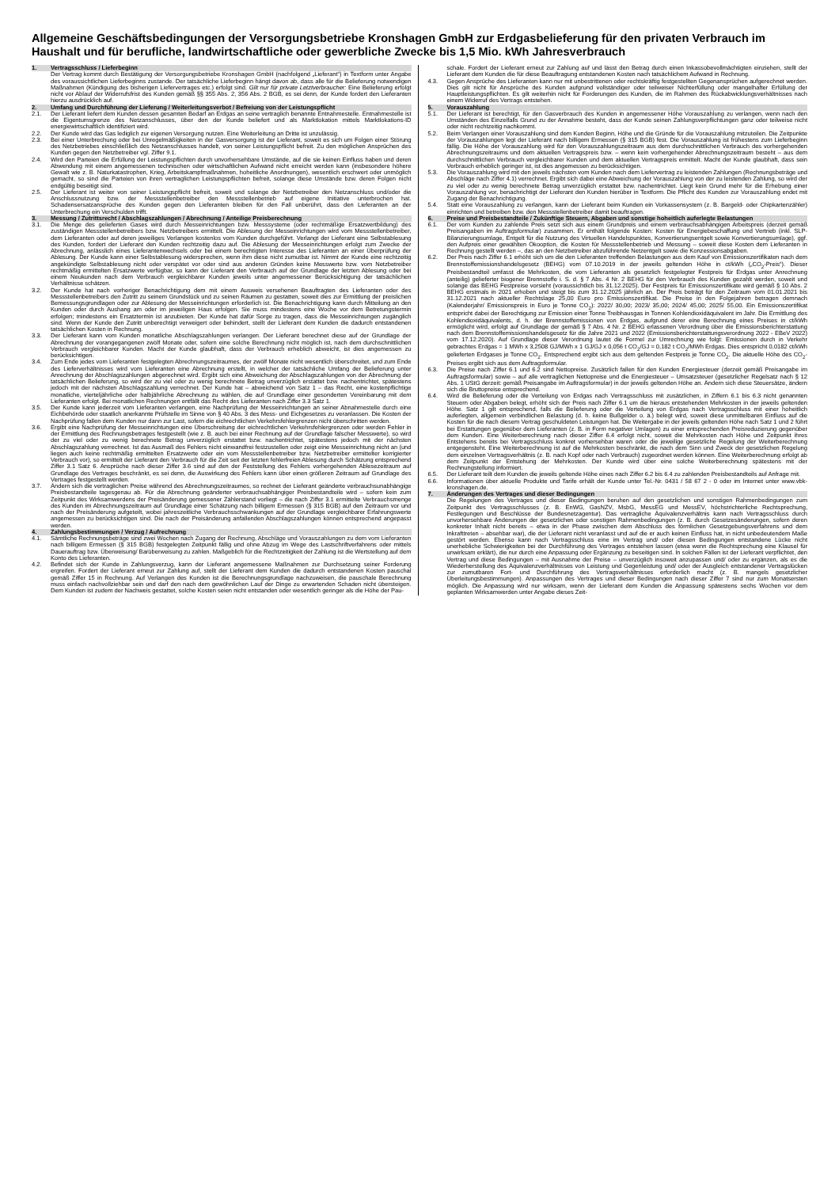Allgemeine Geschäftsbedingungen der Versorgungsbetriebe Kronshagen GmbH zur Erdgasbelieferung für den privaten Verbrauch im Haushalt und für berufliche, landwirtschaftliche oder gewerbliche Zwecke bis 1,5 Mio. kWh Jahresverbrauch
1. Vertragsschluss / Lieferbeginn
Der Vertrag kommt durch Bestätigung der Versorgungsbetriebe Kronshagen GmbH (nachfolgend „Lieferant“) in Textform unter Angabe des voraussichtlichen Lieferbeginns zustande. Der tatsächliche Lieferbeginn hängt davon ab, dass alle für die Belieferung notwendigen Maßnahmen (Kündigung des bisherigen Liefervertrages etc.) erfolgt sind. Gilt nur für private Letztverbraucher: Eine Belieferung erfolgt nicht vor Ablauf der Widerrufsfrist des Kunden gemäß §§ 355 Abs. 2, 356 Abs. 2 BGB, es sei denn, der Kunde fordert den Lieferanten hierzu ausdrücklich auf.
2. Umfang und Durchführung der Lieferung / Weiterleitungsverbot / Befreiung von der Leistungspflicht
2.1. Der Lieferant liefert dem Kunden dessen gesamten Bedarf an Erdgas an seine vertraglich benannte Entnahmestelle. Entnahmestelle ist die Eigentumsgrenze des Netzanschlusses, über den der Kunde beliefert und als Marktlokation mittels Marktlokations-ID energiewirtschaftlich identifiziert wird.
2.2. Der Kunde wird das Gas lediglich zur eigenen Versorgung nutzen. Eine Weiterleitung an Dritte ist unzulässig.
2.3. Bei einer Unterbrechung oder bei Unregelmäßigkeiten in der Gasversorgung ist der Lieferant, soweit es sich um Folgen einer Störung des Netzbetriebes einschließlich des Netzanschlusses handelt, von seiner Leistungspflicht befreit. Zu den möglichen Ansprüchen des Kunden gegen den Netzbetreiber vgl. Ziffer 9.1.
2.4. Wird den Parteien die Erfüllung der Leistungspflichten durch unvorhersehbare Umstände, auf die sie keinen Einfluss haben und deren Abwendung mit einem angemessenen technischen oder wirtschaftlichen Aufwand nicht erreicht werden kann (insbesondere höhere Gewalt wie z. B. Naturkatastrophen, Krieg, Arbeitskampfmaßnahmen, hoheitliche Anordnungen), wesentlich erschwert oder unmöglich gemacht, so sind die Parteien von ihren vertraglichen Leistungspflichten befreit, solange diese Umstände bzw. deren Folgen nicht endgültig beseitigt sind.
2.5. Der Lieferant ist weiter von seiner Leistungspflicht befreit, soweit und solange der Netzbetreiber den Netzanschluss und/oder die Anschlussnutzung bzw. der Messstellenbetreiber den Messstellenbetrieb auf eigene Initiative unterbrochen hat. Schadensersatzansprüche des Kunden gegen den Lieferanten bleiben für den Fall unberührt, dass den Lieferanten an der Unterbrechung ein Verschulden trifft.
3. Messung / Zutrittsrecht / Abschlagszahlungen / Abrechnung / Anteilige Preisberechnung
3.1. Die Menge des gelieferten Gases wird durch Messeinrichtungen bzw. Messsysteme (oder rechtmäßige Ersatzwertbildung) des zuständigen Messstellenbetreibers bzw. Netzbetreibers ermittelt. Die Ablesung der Messeinrichtungen wird vom Messstellenbetreiber, dem Lieferanten oder auf deren jeweiliges Verlangen kostenlos vom Kunden durchgeführt. Verlangt der Lieferant eine Selbstablesung des Kunden, fordert der Lieferant den Kunden rechtzeitig dazu auf. Die Ablesung der Messeinrichtungen erfolgt zum Zwecke der Abrechnung, anlässlich eines Lieferantenwechsels oder bei einem berechtigten Interesse des Lieferanten an einer Überprüfung der Ablesung. Der Kunde kann einer Selbstablesung widersprechen, wenn ihm diese nicht zumutbar ist. Nimmt der Kunde eine rechtzeitig angekündigte Selbstablesung nicht oder verspätet vor oder sind aus anderen Gründen keine Messwerte bzw. vom Netzbetreiber rechtmäßig ermittelten Ersatzwerte verfügbar, so kann der Lieferant den Verbrauch auf der Grundlage der letzten Ablesung oder bei einem Neukunden nach dem Verbrauch vergleichbarer Kunden jeweils unter angemessener Berücksichtigung der tatsächlichen Verhältnisse schätzen.
3.2. Der Kunde hat nach vorheriger Benachrichtigung dem mit einem Ausweis versehenen Beauftragten des Lieferanten oder des Messstellenbetreibers den Zutritt zu seinem Grundstück und zu seinen Räumen zu gestatten, soweit dies zur Ermittlung der preislichen Bemessungsgrundlagen oder zur Ablesung der Messeinrichtungen erforderlich ist. Die Benachrichtigung kann durch Mitteilung an den Kunden oder durch Aushang am oder im jeweiligen Haus erfolgen. Sie muss mindestens eine Woche vor dem Betretungstermin erfolgen; mindestens ein Ersatztermin ist anzubieten. Der Kunde hat dafür Sorge zu tragen, dass die Messeinrichtungen zugänglich sind. Wenn der Kunde den Zutritt unberechtigt verweigert oder behindert, stellt der Lieferant dem Kunden die dadurch entstandenen tatsächlichen Kosten in Rechnung.
3.3. Der Lieferant kann vom Kunden monatliche Abschlagszahlungen verlangen. Der Lieferant berechnet diese auf der Grundlage der Abrechnung der vorangegangenen zwölf Monate oder, sofern eine solche Berechnung nicht möglich ist, nach dem durchschnittlichen Verbrauch vergleichbarer Kunden. Macht der Kunde glaubhaft, dass der Verbrauch erheblich abweicht, ist dies angemessen zu berücksichtigen.
3.4. Zum Ende jedes vom Lieferanten festgelegten Abrechnungszeitraumes, der zwölf Monate nicht wesentlich überschreitet, und zum Ende des Lieferverhältnisses wird vom Lieferanten eine Abrechnung erstellt, in welcher der tatsächliche Umfang der Belieferung unter Anrechnung der Abschlagszahlungen abgerechnet wird. Ergibt sich eine Abweichung der Abschlagszahlungen von der Abrechnung der tatsächlichen Belieferung, so wird der zu viel oder zu wenig berechnete Betrag unverzüglich erstattet bzw. nachentrichtet, spätestens jedoch mit der nächsten Abschlagszahlung verrechnet. Der Kunde hat – abweichend von Satz 1 – das Recht, eine kostenpflichtige monatliche, vierteljährliche oder halbjährliche Abrechnung zu wählen, die auf Grundlage einer gesonderten Vereinbarung mit dem Lieferanten erfolgt. Bei monatlichen Rechnungen entfällt das Recht des Lieferanten nach Ziffer 3.3 Satz 1.
3.5. Der Kunde kann jederzeit vom Lieferanten verlangen, eine Nachprüfung der Messeinrichtungen an seiner Abnahmestelle durch eine Eichbehörde oder staatlich anerkannte Prüfstelle im Sinne von § 40 Abs. 3 des Mess- und Eichgesetzes zu veranlassen. Die Kosten der Nachprüfung fallen dem Kunden nur dann zur Last, sofern die eichrechtlichen Verkehrsfehlergrenzen nicht überschritten werden.
3.6. Ergibt eine Nachprüfung der Messeinrichtungen eine Überschreitung der eichrechtlichen Verkehrsfehlergrenzen oder werden Fehler in der Ermittlung des Rechnungsbetrages festgestellt (wie z. B. auch bei einer Rechnung auf der Grundlage falscher Messwerte), so wird der zu viel oder zu wenig berechnete Betrag unverzüglich erstattet bzw. nachentrichtet, spätestens jedoch mit der nächsten Abschlagszahlung verrechnet. Ist das Ausmaß des Fehlers nicht einwandfrei festzustellen oder zeigt eine Messeinrichtung nicht an (und liegen auch keine rechtmäßig ermittelten Ersatzwerte oder ein vom Messstellenbetreiber bzw. Netzbetreiber ermittelter korrigierter Verbrauch vor), so ermittelt der Lieferant den Verbrauch für die Zeit seit der letzten fehlerfreien Ablesung durch Schätzung entsprechend Ziffer 3.1 Satz 6. Ansprüche nach dieser Ziffer 3.6 sind auf den der Feststellung des Fehlers vorhergehenden Ablesezeitraum auf Grundlage des Vertrages beschränkt, es sei denn, die Auswirkung des Fehlers kann über einen größeren Zeitraum auf Grundlage des Vertrages festgestellt werden.
3.7. Ändern sich die vertraglichen Preise während des Abrechnungszeitraumes, so rechnet der Lieferant geänderte verbrauchsunabhängige Preisbestandteile tagesgenau ab. Für die Abrechnung geänderter verbrauchsabhängiger Preisbestandteile wird – sofern kein zum Zeitpunkt des Wirksamwerdens der Preisänderung gemessener Zählerstand vorliegt – die nach Ziffer 3.1 ermittelte Verbrauchsmenge des Kunden im Abrechnungszeitraum auf Grundlage einer Schätzung nach billigem Ermessen (§ 315 BGB) auf den Zeitraum vor und nach der Preisänderung aufgeteilt, wobei jahreszeitliche Verbrauchsschwankungen auf der Grundlage vergleichbarer Erfahrungswerte angemessen zu berücksichtigen sind. Die nach der Preisänderung anfallenden Abschlagszahlungen können entsprechend angepasst werden.
4. Zahlungsbestimmungen / Verzug / Aufrechnung
4.1. Sämtliche Rechnungsbeträge sind zwei Wochen nach Zugang der Rechnung, Abschläge und Vorauszahlungen zu dem vom Lieferanten nach billigem Ermessen (§ 315 BGB) festgelegten Zeitpunkt fällig und ohne Abzug im Wege des Lastschriftverfahrens oder mittels Dauerauftrag bzw. Überweisung/ Barüberweisung zu zahlen. Maßgeblich für die Rechtzeitigkeit der Zahlung ist die Wertstellung auf dem Konto des Lieferanten.
4.2. Befindet sich der Kunde in Zahlungsverzug, kann der Lieferant angemessene Maßnahmen zur Durchsetzung seiner Forderung ergreifen. Fordert der Lieferant erneut zur Zahlung auf, stellt der Lieferant dem Kunden die dadurch entstandenen Kosten pauschal gemäß Ziffer 15 in Rechnung. Auf Verlangen des Kunden ist die Berechnungsgrundlage nachzuweisen, die pauschale Berechnung muss einfach nachvollziehbar sein und darf den nach dem gewöhnlichen Lauf der Dinge zu erwartenden Schaden nicht übersteigen. Dem Kunden ist zudem der Nachweis gestattet, solche Kosten seien nicht entstanden oder wesentlich geringer als die Höhe der Pau-
schale. Fordert der Lieferant erneut zur Zahlung auf und lässt den Betrag durch einen Inkassobevollmächtigten einziehen, stellt der Lieferant dem Kunden die für diese Beauftragung entstandenen Kosten nach tatsächlichem Aufwand in Rechnung.
4.3. Gegen Ansprüche des Lieferanten kann nur mit unbestrittenen oder rechtskräftig festgestellten Gegenansprüchen aufgerechnet werden. Dies gilt nicht für Ansprüche des Kunden aufgrund vollständiger oder teilweiser Nichterfüllung oder mangelhafter Erfüllung der Hauptleistungspflichten. Es gilt weiterhin nicht für Forderungen des Kunden, die im Rahmen des Rückabwicklungsverhältnisses nach einem Widerruf des Vertrags entstehen.
5. Vorauszahlung
5.1. Der Lieferant ist berechtigt, für den Gasverbrauch des Kunden in angemessener Höhe Vorauszahlung zu verlangen, wenn nach den Umständen des Einzelfalls Grund zu der Annahme besteht, dass der Kunde seinen Zahlungsverpflichtungen ganz oder teilweise nicht oder nicht rechtzeitig nachkommt.
5.2. Beim Verlangen einer Vorauszahlung sind dem Kunden Beginn, Höhe und die Gründe für die Vorauszahlung mitzuteilen. Die Zeitpunkte der Vorauszahlungen legt der Lieferant nach billigem Ermessen (§ 315 BGB) fest. Die Vorauszahlung ist frühestens zum Lieferbeginn fällig. Die Höhe der Vorauszahlung wird für den Vorauszahlungszeitraum aus dem durchschnittlichen Verbrauch des vorhergehenden Abrechnungszeitraums und dem aktuellen Vertragspreis bzw. – wenn kein vorhergehender Abrechnungszeitraum besteht – aus dem durchschnittlichen Verbrauch vergleichbarer Kunden und dem aktuellen Vertragspreis ermittelt. Macht der Kunde glaubhaft, dass sein Verbrauch erheblich geringer ist, ist dies angemessen zu berücksichtigen.
5.3. Die Vorauszahlung wird mit den jeweils nächsten vom Kunden nach dem Liefervertrag zu leistenden Zahlungen (Rechnungsbeträge und Abschläge nach Ziffer 4.1) verrechnet. Ergibt sich dabei eine Abweichung der Vorauszahlung von der zu leistenden Zahlung, so wird der zu viel oder zu wenig berechnete Betrag unverzüglich erstattet bzw. nachentrichtet. Liegt kein Grund mehr für die Erhebung einer Vorauszahlung vor, benachrichtigt der Lieferant den Kunden hierüber in Textform. Die Pflicht des Kunden zur Vorauszahlung endet mit Zugang der Benachrichtigung.
5.4. Statt eine Vorauszahlung zu verlangen, kann der Lieferant beim Kunden ein Vorkassensystem (z. B. Bargeld- oder Chipkartenzähler) einrichten und betreiben bzw. den Messstellenbetreiber damit beauftragen.
6. Preise und Preisbestandteile / Zukünftige Steuern, Abgaben und sonstige hoheitlich auferlegte Belastungen
6.1. Der vom Kunden zu zahlende Preis setzt sich aus einem Grundpreis und einem verbrauchsabhängigen Arbeitspreis (derzeit gemäß Preisangaben im Auftragsformular) zusammen. Er enthält folgende Kosten: Kosten für Energiebeschaffung und Vertrieb (inkl. SLP-Bilanzierungsumlage, Entgelt für die Nutzung des Virtuellen Handelspunktes, Konvertierungsentgelt sowie Konvertierungsumlage), ggf. den Aufpreis einer gewählten Ökooption, die Kosten für Messstellenbetrieb und Messung – soweit diese Kosten dem Lieferanten in Rechnung gestellt werden –, das an den Netzbetreiber abzuführende Netzentgelt sowie die Konzessionsabgaben.
6.2. Der Preis nach Ziffer 6.1 erhöht sich um die den Lieferanten treffenden Belastungen aus dem Kauf von Emissionszertifikaten nach dem Brennstoffemissionshandelsgesetz (BEHG) vom 07.10.2019 in der jeweils geltenden Höhe in ct/kWh („CO<sub>2</sub>-Preis“). Dieser Preisbestandteil umfasst die Mehrkosten, die vom Lieferanten als gesetzlich festgelegter Festpreis für Erdgas unter Anrechnung (anteilig) gelieferter biogener Brennstoffe i. S. d. § 7 Abs. 4 Nr. 2 BEHG für den Verbrauch des Kunden gezahlt werden, soweit und solange das BEHG Festpreise vorsieht (voraussichtlich bis 31.12.2025). Der Festpreis für Emissionszertifikate wird gemäß § 10 Abs. 2 BEHG erstmals in 2021 erhoben und steigt bis zum 31.12.2025 jährlich an. Der Preis beträgt für den Zeitraum vom 01.01.2021 bis 31.12.2021 nach aktueller Rechtslage 25,00 Euro pro Emissionszertifikat. Die Preise in den Folgejahren betragen demnach (Kalenderjahr/ Emissionspreis in Euro je Tonne CO<sub>2</sub>): 2022/ 30,00; 2023/ 35,00; 2024/ 45,00; 2025/ 55,00. Ein Emissionszertifikat entspricht dabei der Berechtigung zur Emission einer Tonne Treibhausgas in Tonnen Kohlendioxidäquivalent im Jahr. Die Ermittlung des Kohlendioxidäquivalents, d. h. der Brennstoffemissionen von Erdgas, aufgrund derer eine Berechnung eines Preises in ct/kWh ermöglicht wird, erfolgt auf Grundlage der gemäß § 7 Abs. 4 Nr. 2 BEHG erlassenen Verordnung über die Emissionsberichterstattung nach dem Brennstoffemissionshandelsgesetz für die Jahre 2021 und 2022 (Emissionsberichterstattungsverordnung 2022 - EBeV 2022) vom 17.12.2020). Auf Grundlage dieser Verordnung lautet die Formel zur Umrechnung wie folgt: Emissionen durch in Verkehr gebrachtes Erdgas = 1 MWh x 3,2508 GJ/MWh x 1 GJ/GJ x 0,056 t CO<sub>2</sub>/GJ ≈ 0,182 t CO<sub>2</sub>/MWh Erdgas. Dies entspricht 0,0182 ct/kWh gelieferten Erdgases je Tonne CO<sub>2</sub>. Entsprechend ergibt sich aus dem geltenden Festpreis je Tonne CO<sub>2</sub>. Die aktuelle Höhe des CO<sub>2</sub>-Preises ergibt sich aus dem Auftragsformular.
6.3. Die Preise nach Ziffer 6.1 und 6.2 sind Nettopreise. Zusätzlich fallen für den Kunden Energiesteuer (derzeit gemäß Preisangabe im Auftragsformular) sowie – auf alle vertraglichen Nettopreise und die Energiesteuer – Umsatzsteuer (gesetzlicher Regelsatz nach § 12 Abs. 1 UStG derzeit: gemäß Preisangabe im Auftragsformular) in der jeweils geltenden Höhe an. Ändern sich diese Steuersätze, ändern sich die Bruttopreise entsprechend.
6.4. Wird die Belieferung oder die Verteilung von Erdgas nach Vertragsschluss mit zusätzlichen, in Ziffern 6.1 bis 6.3 nicht genannten Steuern oder Abgaben belegt, erhöht sich der Preis nach Ziffer 6.1 um die hieraus entstehenden Mehrkosten in der jeweils geltenden Höhe. Satz 1 gilt entsprechend, falls die Belieferung oder die Verteilung von Erdgas nach Vertragsschluss mit einer hoheitlich auferlegten, allgemein verbindlichen Belastung (d. h. keine Bußgelder o. ä.) belegt wird, soweit diese unmittelbaren Einfluss auf die Kosten für die nach diesem Vertrag geschuldeten Leistungen hat. Die Weitergabe in der jeweils geltenden Höhe nach Satz 1 und 2 führt bei Erstattungen gegenüber dem Lieferanten (z. B. in Form negativer Umlagen) zu einer entsprechenden Preisreduzierung gegenüber dem Kunden. Eine Weiterberechnung nach dieser Ziffer 6.4 erfolgt nicht, soweit die Mehrkosten nach Höhe und Zeitpunkt ihres Entstehens bereits bei Vertragsschluss konkret vorhersehbar waren oder die jeweilige gesetzliche Regelung der Weiterberechnung entgegensteht. Eine Weiterberechnung ist auf die Mehrkosten beschränkt, die nach dem Sinn und Zweck der gesetzlichen Regelung dem einzelnen Vertragsverhältnis (z. B. nach Kopf oder nach Verbrauch) zugeordnet werden können. Eine Weiterberechnung erfolgt ab dem Zeitpunkt der Entstehung der Mehrkosten. Der Kunde wird über eine solche Weiterberechnung spätestens mit der Rechnungstellung informiert.
6.5. Der Lieferant teilt dem Kunden die jeweils geltende Höhe eines nach Ziffer 6.2 bis 6.4 zu zahlenden Preisbestandteils auf Anfrage mit.
6.6. Informationen über aktuelle Produkte und Tarife erhält der Kunde unter Tel.-Nr. 0431 / 58 67 2 - 0 oder im Internet unter www.vbk-kronshagen.de.
7. Änderungen des Vertrages und dieser Bedingungen
Die Regelungen des Vertrages und dieser Bedingungen beruhen auf den gesetzlichen und sonstigen Rahmenbedingungen zum Zeitpunkt des Vertragsschlusses (z. B. EnWG, GasNZV, MsbG, MessEG und MessEV, höchstrichterliche Rechtsprechung, Festlegungen und Beschlüsse der Bundesnetzagentur). Das vertragliche Äquivalenzverhältnis kann nach Vertragsschluss durch unvorhersehbare Änderungen der gesetzlichen oder sonstigen Rahmenbedingungen (z. B. durch Gesetzesänderungen, sofern deren konkreter Inhalt nicht bereits – etwa in der Phase zwischen dem Abschluss des förmlichen Gesetzgebungsverfahrens und dem Inkrafttreten – absehbar war), die der Lieferant nicht veranlasst und auf die er auch keinen Einfluss hat, in nicht unbedeutendem Maße gestört werden. Ebenso kann nach Vertragsschluss eine im Vertrag und/ oder diesen Bedingungen entstandene Lücke nicht unerhebliche Schwierigkeiten bei der Durchführung des Vertrages entstehen lassen (etwa wenn die Rechtsprechung eine Klausel für unwirksam erklärt), die nur durch eine Anpassung oder Ergänzung zu beseitigen sind. In solchen Fällen ist der Lieferant verpflichtet, den Vertrag und diese Bedingungen – mit Ausnahme der Preise – unverzüglich insoweit anzupassen und/ oder zu ergänzen, als es die Wiederherstellung des Äquivalenzverhältnisses von Leistung und Gegenleistung und/ oder der Ausgleich entstandener Vertragslücken zur zumutbaren Fort- und Durchführung des Vertragsverhältnisses erforderlich macht (z. B. mangels gesetzlicher Überleitungsbestimmungen). Anpassungen des Vertrages und dieser Bedingungen nach dieser Ziffer 7 sind nur zum Monatsersten möglich. Die Anpassung wird nur wirksam, wenn der Lieferant dem Kunden die Anpassung spätestens sechs Wochen vor dem geplanten Wirksamwerden unter Angabe dieses Zeit-